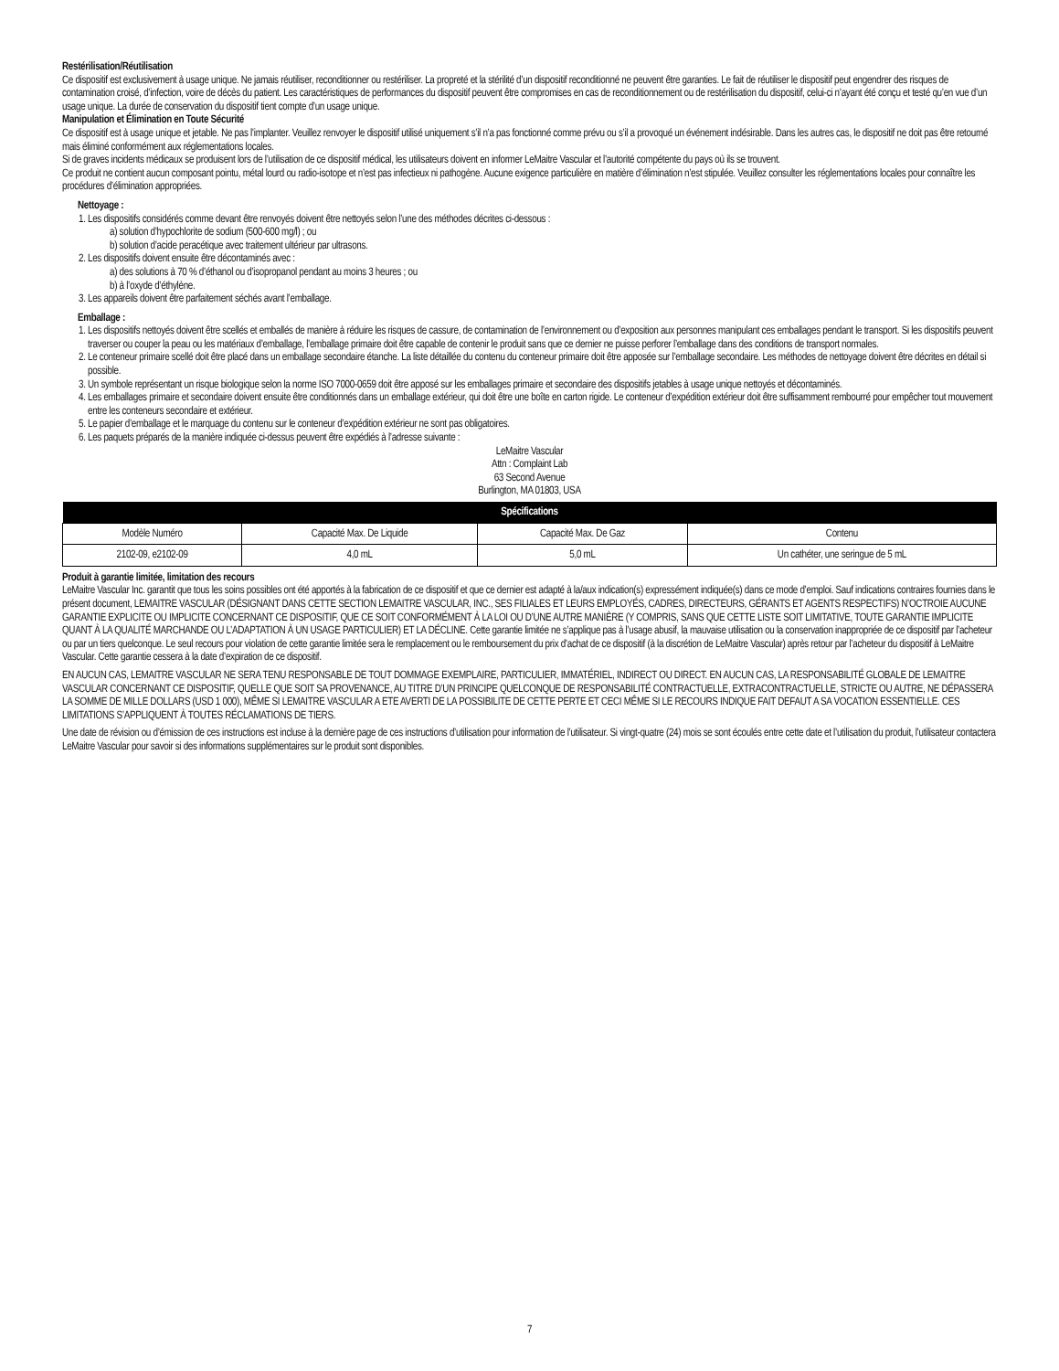Restérilisation/Réutilisation
Ce dispositif est exclusivement à usage unique. Ne jamais réutiliser, reconditionner ou restériliser. La propreté et la stérilité d’un dispositif reconditionné ne peuvent être garanties. Le fait de réutiliser le dispositif peut engendrer des risques de contamination croisé, d’infection, voire de décès du patient. Les caractéristiques de performances du dispositif peuvent être compromises en cas de reconditionnement ou de restérilisation du dispositif, celui-ci n’ayant été conçu et testé qu’en vue d’un usage unique. La durée de conservation du dispositif tient compte d’un usage unique.
Manipulation et Élimination en Toute Sécurité
Ce dispositif est à usage unique et jetable. Ne pas l’implanter. Veuillez renvoyer le dispositif utilisé uniquement s’il n’a pas fonctionné comme prévu ou s’il a provoqué un événement indésirable. Dans les autres cas, le dispositif ne doit pas être retourné mais éliminé conformément aux réglementations locales.
Si de graves incidents médicaux se produisent lors de l’utilisation de ce dispositif médical, les utilisateurs doivent en informer LeMaitre Vascular et l’autorité compétente du pays où ils se trouvent.
Ce produit ne contient aucun composant pointu, métal lourd ou radio-isotope et n’est pas infectieux ni pathogène. Aucune exigence particulière en matière d’élimination n’est stipulée. Veuillez consulter les réglementations locales pour connaître les procédures d’élimination appropriées.
Nettoyage :
1. Les dispositifs considérés comme devant être renvoyés doivent être nettoyés selon l’une des méthodes décrites ci-dessous :
a) solution d’hypochlorite de sodium (500-600 mg/l) ; ou
b) solution d’acide peracétique avec traitement ultérieur par ultrasons.
2. Les dispositifs doivent ensuite être décontaminés avec :
a) des solutions à 70 % d’éthanol ou d’isopropanol pendant au moins 3 heures ; ou
b) à l’oxyde d’éthylène.
3. Les appareils doivent être parfaitement séchés avant l’emballage.
Emballage :
1. Les dispositifs nettoyés doivent être scellés et emballés de manière à réduire les risques de cassure, de contamination de l’environnement ou d’exposition aux personnes manipulant ces emballages pendant le transport. Si les dispositifs peuvent traverser ou couper la peau ou les matériaux d’emballage, l’emballage primaire doit être capable de contenir le produit sans que ce dernier ne puisse perforer l’emballage dans des conditions de transport normales.
2. Le conteneur primaire scellé doit être placé dans un emballage secondaire étanche. La liste détaillée du contenu du conteneur primaire doit être apposée sur l’emballage secondaire. Les méthodes de nettoyage doivent être décrites en détail si possible.
3. Un symbole représentant un risque biologique selon la norme ISO 7000-0659 doit être apposé sur les emballages primaire et secondaire des dispositifs jetables à usage unique nettoyés et décontaminés.
4. Les emballages primaire et secondaire doivent ensuite être conditionnés dans un emballage extérieur, qui doit être une boîte en carton rigide. Le conteneur d’expédition extérieur doit être suffisamment rembourré pour empêcher tout mouvement entre les conteneurs secondaire et extérieur.
5. Le papier d’emballage et le marquage du contenu sur le conteneur d’expédition extérieur ne sont pas obligatoires.
6. Les paquets préparés de la manière indiquée ci-dessus peuvent être expédiés à l’adresse suivante :
LeMaitre Vascular
Attn : Complaint Lab
63 Second Avenue
Burlington, MA 01803, USA
| Spécifications | | | |
| --- | --- | --- | --- |
| Modèle Numéro | Capacité Max. De Liquide | Capacité Max. De Gaz | Contenu |
| 2102-09, e2102-09 | 4,0 mL | 5,0 mL | Un cathéter, une seringue de 5 mL |
Produit à garantie limitée, limitation des recours
LeMaitre Vascular Inc. garantit que tous les soins possibles ont été apportés à la fabrication de ce dispositif et que ce dernier est adapté à la/aux indication(s) expressément indiquée(s) dans ce mode d’emploi. Sauf indications contraires fournies dans le présent document, LEMAITRE VASCULAR (DÉSIGNANT DANS CETTE SECTION LEMAITRE VASCULAR, INC., SES FILIALES ET LEURS EMPLOYÉS, CADRES, DIRECTEURS, GÉRANTS ET AGENTS RESPECTIFS) N’OCTROIE AUCUNE GARANTIE EXPLICITE OU IMPLICITE CONCERNANT CE DISPOSITIF, QUE CE SOIT CONFORMÉMENT À LA LOI OU D’UNE AUTRE MANIÈRE (Y COMPRIS, SANS QUE CETTE LISTE SOIT LIMITATIVE, TOUTE GARANTIE IMPLICITE QUANT À LA QUALITÉ MARCHANDE OU L’ADAPTATION À UN USAGE PARTICULIER) ET LA DÉCLINE. Cette garantie limitée ne s’applique pas à l’usage abusif, la mauvaise utilisation ou la conservation inappropriée de ce dispositif par l’acheteur ou par un tiers quelconque. Le seul recours pour violation de cette garantie limitée sera le remplacement ou le remboursement du prix d’achat de ce dispositif (à la discrétion de LeMaitre Vascular) après retour par l’acheteur du dispositif à LeMaitre Vascular. Cette garantie cessera à la date d’expiration de ce dispositif.
EN AUCUN CAS, LEMAITRE VASCULAR NE SERA TENU RESPONSABLE DE TOUT DOMMAGE EXEMPLAIRE, PARTICULIER, IMMATÉRIEL, INDIRECT OU DIRECT. EN AUCUN CAS, LA RESPONSABILITÉ GLOBALE DE LEMAITRE VASCULAR CONCERNANT CE DISPOSITIF, QUELLE QUE SOIT SA PROVENANCE, AU TITRE D’UN PRINCIPE QUELCONQUE DE RESPONSABILITÉ CONTRACTUELLE, EXTRACONTRACTUELLE, STRICTE OU AUTRE, NE DÉPASSERA LA SOMME DE MILLE DOLLARS (USD 1 000), MÊME SI LEMAITRE VASCULAR A ETE AVERTI DE LA POSSIBILITE DE CETTE PERTE ET CECI MÊME SI LE RECOURS INDIQUE FAIT DEFAUT A SA VOCATION ESSENTIELLE. CES LIMITATIONS S’APPLIQUENT À TOUTES RÉCLAMATIONS DE TIERS.
Une date de révision ou d’émission de ces instructions est incluse à la dernière page de ces instructions d’utilisation pour information de l’utilisateur. Si vingt-quatre (24) mois se sont écoulés entre cette date et l’utilisation du produit, l’utilisateur contactera LeMaitre Vascular pour savoir si des informations supplémentaires sur le produit sont disponibles.
7